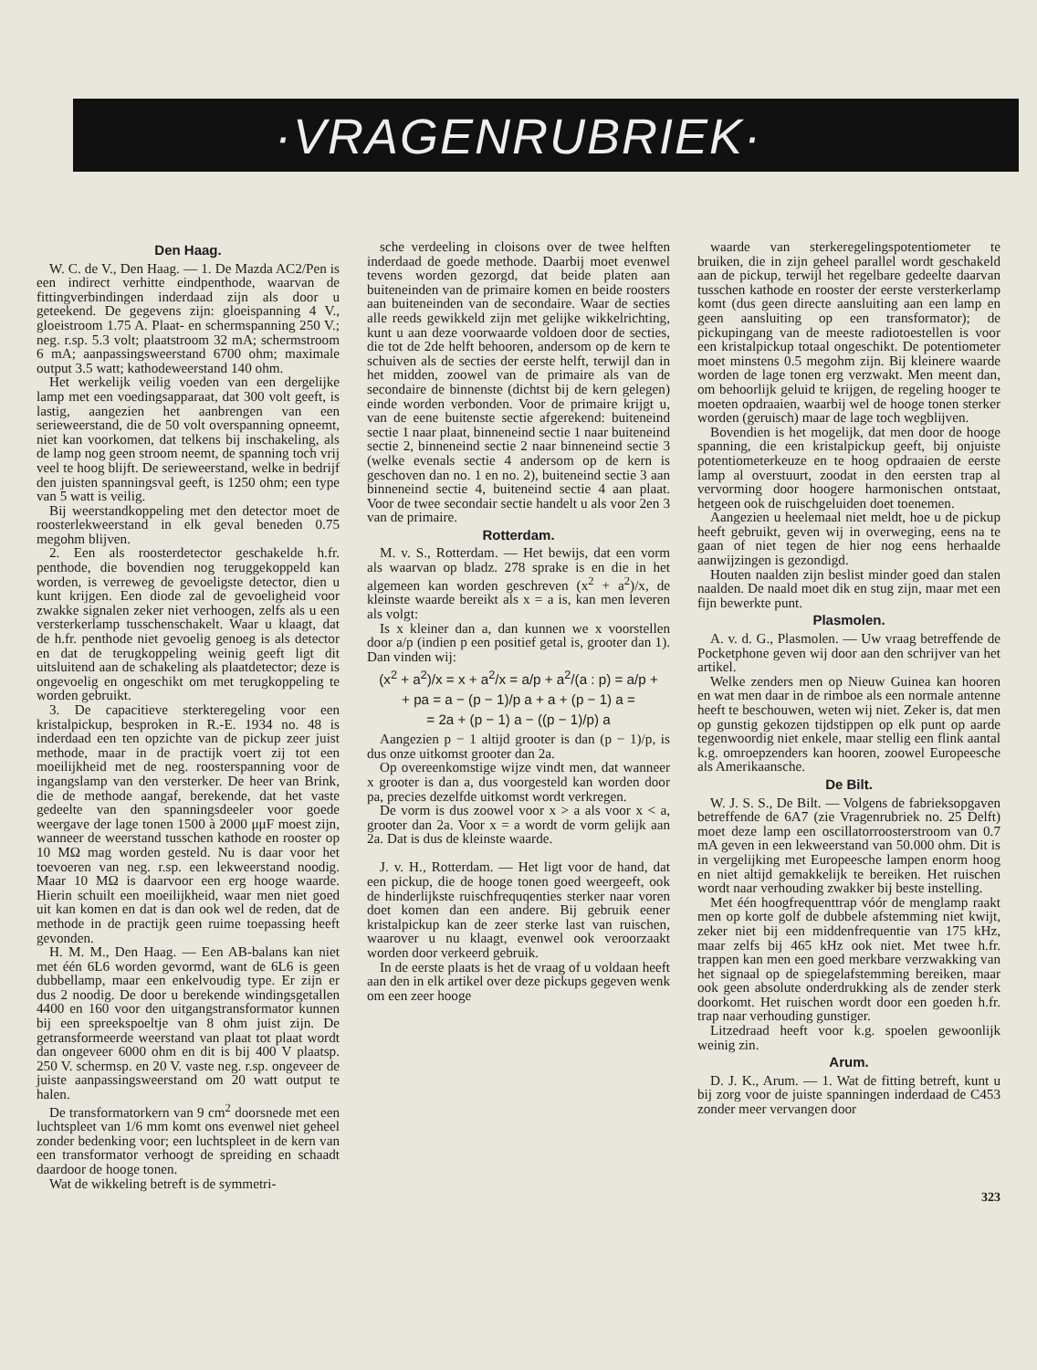·VRAGENRUBRIEK·
Den Haag.
W. C. de V., Den Haag. — 1. De Mazda AC2/Pen is een indirect verhitte eindpenthode, waarvan de fittingverbindingen inderdaad zijn als door u geteekend. De gegevens zijn: gloeispanning 4 V., gloeistroom 1.75 A. Plaat- en schermspanning 250 V.; neg. r.sp. 5.3 volt; plaatstroom 32 mA; schermstroom 6 mA; aanpassingsweerstand 6700 ohm; maximale output 3.5 watt; kathodeweerstand 140 ohm.
Het werkelijk veilig voeden van een dergelijke lamp met een voedingsapparaat, dat 300 volt geeft, is lastig, aangezien het aanbrengen van een serieweerstand, die de 50 volt overspanning opneemt, niet kan voorkomen, dat telkens bij inschakeling, als de lamp nog geen stroom neemt, de spanning toch vrij veel te hoog blijft. De serieweerstand, welke in bedrijf den juisten spanningsval geeft, is 1250 ohm; een type van 5 watt is veilig.
Bij weerstandkoppeling met den detector moet de roosterlekweerstand in elk geval beneden 0.75 megohm blijven.
2. Een als roosterdetector geschakelde h.fr. penthode, die bovendien nog teruggekoppeld kan worden, is verreweg de gevoeligste detector, dien u kunt krijgen. Een diode zal de gevoeligheid voor zwakke signalen zeker niet verhoogen, zelfs als u een versterkerlamp tusschenschakelt. Waar u klaagt, dat de h.fr. penthode niet gevoelig genoeg is als detector en dat de terugkoppeling weinig geeft ligt dit uitsluitend aan de schakeling als plaatdetector; deze is ongevoelig en ongeschikt om met terugkoppeling te worden gebruikt.
3. De capacitieve sterkteregeling voor een kristalpickup, besproken in R.-E. 1934 no. 48 is inderdaad een ten opzichte van de pickup zeer juist methode, maar in de practijk voert zij tot een moeilijkheid met de neg. roosterspanning voor de ingangslamp van den versterker. De heer van Brink, die de methode aangaf, berekende, dat het vaste gedeelte van den spanningsdeeler voor goede weergave der lage tonen 1500 à 2000 μμF moest zijn, wanneer de weerstand tusschen kathode en rooster op 10 MΩ mag worden gesteld. Nu is daar voor het toevoeren van neg. r.sp. een lekweerstand noodig. Maar 10 MΩ is daarvoor een erg hooge waarde. Hierin schuilt een moeilijkheid, waar men niet goed uit kan komen en dat is dan ook wel de reden, dat de methode in de practijk geen ruime toepassing heeft gevonden.
H. M. M., Den Haag. — Een AB-balans kan niet met één 6L6 worden gevormd, want de 6L6 is geen dubbellamp, maar een enkelvoudig type. Er zijn er dus 2 noodig. De door u berekende windingsgetallen 4400 en 160 voor den uitgangstransformator kunnen bij een spreekspoeltje van 8 ohm juist zijn. De getransformeerde weerstand van plaat tot plaat wordt dan ongeveer 6000 ohm en dit is bij 400 V plaatsp. 250 V. schermsp. en 20 V. vaste neg. r.sp. ongeveer de juiste aanpassingsweerstand om 20 watt output te halen.
De transformatorkern van 9 cm<sup>2</sup> doorsnede met een luchtspleet van 1/6 mm komt ons evenwel niet geheel zonder bedenking voor; een luchtspleet in de kern van een transformator verhoogt de spreiding en schaadt daardoor de hooge tonen.
Wat de wikkeling betreft is de symmetri-
sche verdeeling in cloisons over de twee helften inderdaad de goede methode. Daarbij moet evenwel tevens worden gezorgd, dat beide platen aan buiteneinden van de primaire komen en beide roosters aan buiteneinden van de secondaire. Waar de secties alle reeds gewikkeld zijn met gelijke wikkelrichting, kunt u aan deze voorwaarde voldoen door de secties, die tot de 2de helft behooren, andersom op de kern te schuiven als de secties der eerste helft, terwijl dan in het midden, zoowel van de primaire als van de secondaire de binnenste (dichtst bij de kern gelegen) einde worden verbonden. Voor de primaire krijgt u, van de eene buitenste sectie afgerekend: buiteneind sectie 1 naar plaat, binneneind sectie 1 naar buiteneind sectie 2, binneneind sectie 2 naar binneneind sectie 3 (welke evenals sectie 4 andersom op de kern is geschoven dan no. 1 en no. 2), buiteneind sectie 3 aan binneneind sectie 4, buiteneind sectie 4 aan plaat. Voor de twee secondair sectie handelt u als voor 2en 3 van de primaire.
Rotterdam.
M. v. S., Rotterdam. — Het bewijs, dat een vorm als waarvan op bladz. 278 sprake is en die in het algemeen kan worden geschreven (x<sup>2</sup> + a<sup>2</sup>)/x, de kleinste waarde bereikt als x = a is, kan men leveren als volgt:
Is x kleiner dan a, dan kunnen we x voorstellen door a/p (indien p een positief getal is, grooter dan 1). Dan vinden wij:
(x<sup>2</sup> + a<sup>2</sup>)/x = x + a<sup>2</sup>/x = a/p + a<sup>2</sup>/(a : p) = a/p +
+ pa = a − (p − 1)/p a + a + (p − 1) a =
= 2a + (p − 1) a − ((p − 1)/p) a
Aangezien p − 1 altijd grooter is dan (p − 1)/p, is dus onze uitkomst grooter dan 2a.
Op overeenkomstige wijze vindt men, dat wanneer x grooter is dan a, dus voorgesteld kan worden door pa, precies dezelfde uitkomst wordt verkregen.
De vorm is dus zoowel voor x > a als voor x < a, grooter dan 2a. Voor x = a wordt de vorm gelijk aan 2a. Dat is dus de kleinste waarde.
J. v. H., Rotterdam. — Het ligt voor de hand, dat een pickup, die de hooge tonen goed weergeeft, ook de hinderlijkste ruischfrequqenties sterker naar voren doet komen dan een andere. Bij gebruik eener kristalpickup kan de zeer sterke last van ruischen, waarover u nu klaagt, evenwel ook veroorzaakt worden door verkeerd gebruik.
In de eerste plaats is het de vraag of u voldaan heeft aan den in elk artikel over deze pickups gegeven wenk om een zeer hooge
waarde van sterkeregelingspotentiometer te bruiken, die in zijn geheel parallel wordt geschakeld aan de pickup, terwijl het regelbare gedeelte daarvan tusschen kathode en rooster der eerste versterkerlamp komt (dus geen directe aansluiting aan een lamp en geen aansluiting op een transformator); de pickupingang van de meeste radiotoestellen is voor een kristalpickup totaal ongeschikt. De potentiometer moet minstens 0.5 megohm zijn. Bij kleinere waarde worden de lage tonen erg verzwakt. Men meent dan, om behoorlijk geluid te krijgen, de regeling hooger te moeten opdraaien, waarbij wel de hooge tonen sterker worden (geruisch) maar de lage toch wegblijven.
Bovendien is het mogelijk, dat men door de hooge spanning, die een kristalpickup geeft, bij onjuiste potentiometerkeuze en te hoog opdraaien de eerste lamp al overstuurt, zoodat in den eersten trap al vervorming door hoogere harmonischen ontstaat, hetgeen ook de ruischgeluiden doet toenemen.
Aangezien u heelemaal niet meldt, hoe u de pickup heeft gebruikt, geven wij in overweging, eens na te gaan of niet tegen de hier nog eens herhaalde aanwijzingen is gezondigd.
Houten naalden zijn beslist minder goed dan stalen naalden. De naald moet dik en stug zijn, maar met een fijn bewerkte punt.
Plasmolen.
A. v. d. G., Plasmolen. — Uw vraag betreffende de Pocketphone geven wij door aan den schrijver van het artikel.
Welke zenders men op Nieuw Guinea kan hooren en wat men daar in de rimboe als een normale antenne heeft te beschouwen, weten wij niet. Zeker is, dat men op gunstig gekozen tijdstippen op elk punt op aarde tegenwoordig niet enkele, maar stellig een flink aantal k.g. omroepzenders kan hooren, zoowel Europeesche als Amerikaansche.
De Bilt.
W. J. S. S., De Bilt. — Volgens de fabrieksopgaven betreffende de 6A7 (zie Vragenrubriek no. 25 Delft) moet deze lamp een oscillatorroosterstroom van 0.7 mA geven in een lekweerstand van 50.000 ohm. Dit is in vergelijking met Europeesche lampen enorm hoog en niet altijd gemakkelijk te bereiken. Het ruischen wordt naar verhouding zwakker bij beste instelling.
Met één hoogfrequenttrap vóór de menglamp raakt men op korte golf de dubbele afstemming niet kwijt, zeker niet bij een middenfrequentie van 175 kHz, maar zelfs bij 465 kHz ook niet. Met twee h.fr. trappen kan men een goed merkbare verzwakking van het signaal op de spiegelafstemming bereiken, maar ook geen absolute onderdrukking als de zender sterk doorkomt. Het ruischen wordt door een goeden h.fr. trap naar verhouding gunstiger.
Litzedraad heeft voor k.g. spoelen gewoonlijk weinig zin.
Arum.
D. J. K., Arum. — 1. Wat de fitting betreft, kunt u bij zorg voor de juiste spanningen inderdaad de C453 zonder meer vervangen door
323